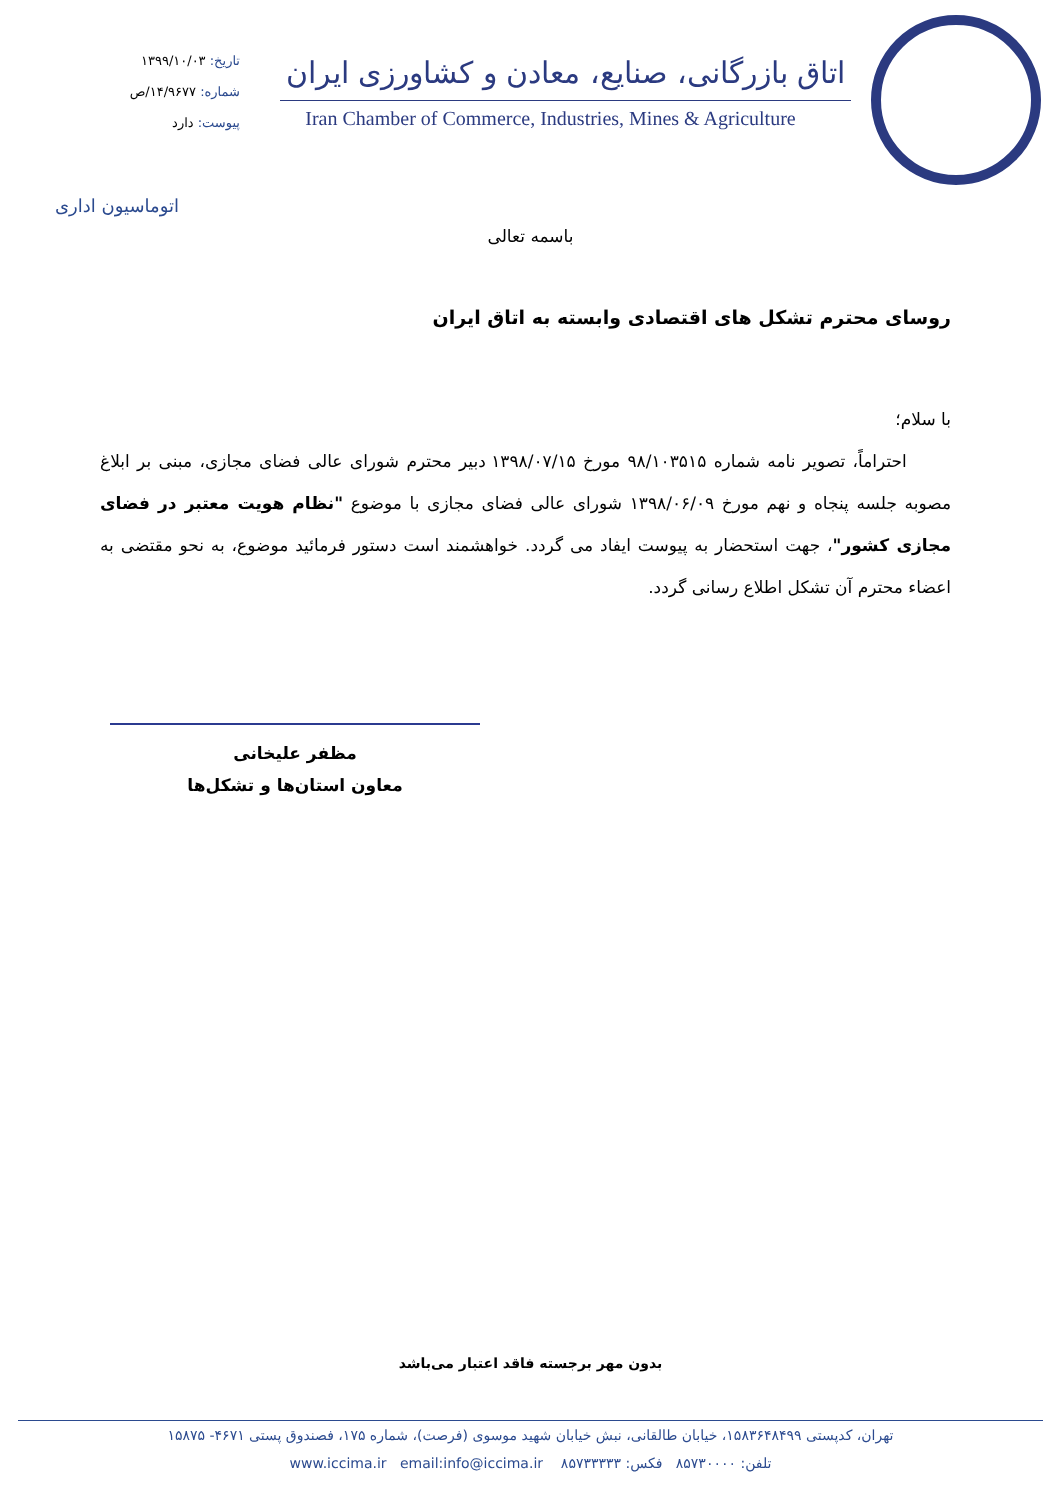تاریخ: ۱۳۹۹/۱۰/۰۳
شماره: ۱۴/۹۶۷۷/ص
پیوست: دارد
اتاق بازرگانی، صنایع، معادن و کشاورزی ایران
Iran Chamber of Commerce, Industries, Mines & Agriculture
اتوماسیون اداری
باسمه تعالی
روسای محترم تشکل های اقتصادی وابسته به اتاق ایران
با سلام؛
احتراماً، تصویر نامه شماره ۹۸/۱۰۳۵۱۵ مورخ ۱۳۹۸/۰۷/۱۵ دبیر محترم شورای عالی فضای مجازی، مبنی بر ابلاغ مصوبه جلسه پنجاه و نهم مورخ ۱۳۹۸/۰۶/۰۹ شورای عالی فضای مجازی با موضوع "نظام هویت معتبر در فضای مجازی کشور"، جهت استحضار به پیوست ایفاد می گردد. خواهشمند است دستور فرمائید موضوع، به نحو مقتضی به اعضاء محترم آن تشکل اطلاع رسانی گردد.
مظفر علیخانی
معاون استان‌ها و تشکل‌ها
بدون مهر برجسته فاقد اعتبار می‌باشد
تهران، کدپستی ۱۵۸۳۶۴۸۴۹۹، خیابان طالقانی، نبش خیابان شهید موسوی (فرصت)، شماره ۱۷۵، فصندوق پستی ۴۶۷۱- ۱۵۸۷۵
تلفن: ۸۵۷۳۰۰۰۰ فکس: ۸۵۷۳۳۳۳۳ email:info@iccima.ir www.iccima.ir